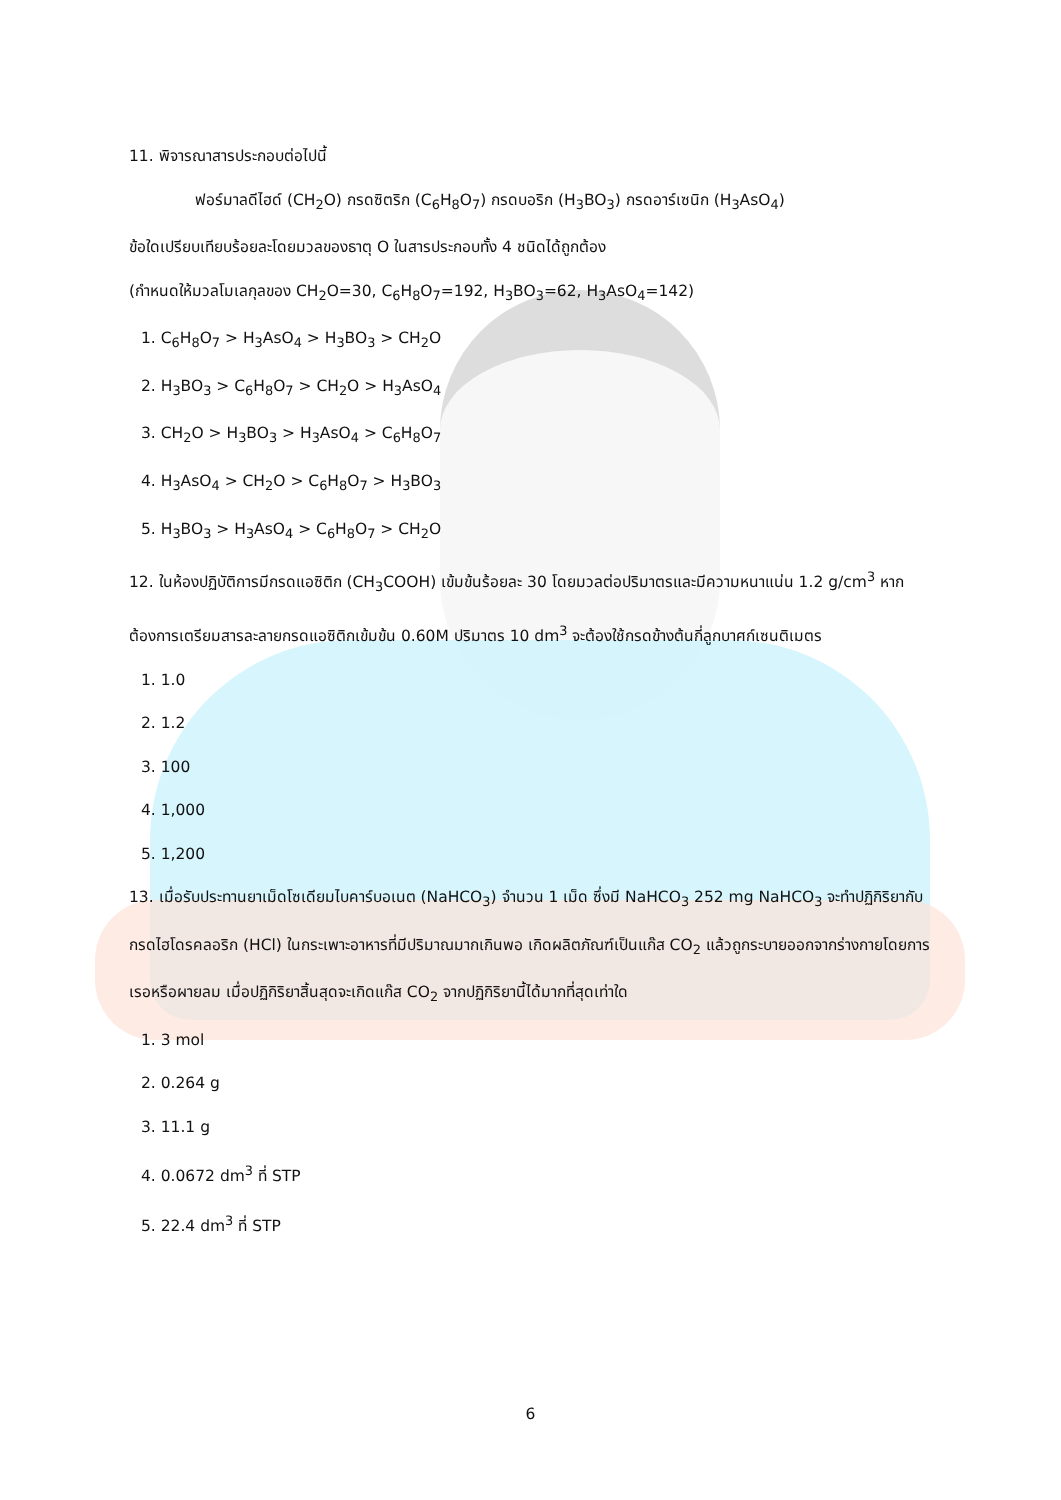11. พิจารณาสารประกอบต่อไปนี้
ฟอร์มาลดีไฮด์ (CH<sub>2</sub>O) กรดซิตริก (C<sub>6</sub>H<sub>8</sub>O<sub>7</sub>) กรดบอริก (H<sub>3</sub>BO<sub>3</sub>) กรดอาร์เซนิก (H<sub>3</sub>AsO<sub>4</sub>)
ข้อใดเปรียบเทียบร้อยละโดยมวลของธาตุ O ในสารประกอบทั้ง 4 ชนิดได้ถูกต้อง
(กำหนดให้มวลโมเลกุลของ CH<sub>2</sub>O=30, C<sub>6</sub>H<sub>8</sub>O<sub>7</sub>=192, H<sub>3</sub>BO<sub>3</sub>=62, H<sub>3</sub>AsO<sub>4</sub>=142)
1. C<sub>6</sub>H<sub>8</sub>O<sub>7</sub> > H<sub>3</sub>AsO<sub>4</sub> > H<sub>3</sub>BO<sub>3</sub> > CH<sub>2</sub>O
2. H<sub>3</sub>BO<sub>3</sub> > C<sub>6</sub>H<sub>8</sub>O<sub>7</sub> > CH<sub>2</sub>O > H<sub>3</sub>AsO<sub>4</sub>
3. CH<sub>2</sub>O > H<sub>3</sub>BO<sub>3</sub> > H<sub>3</sub>AsO<sub>4</sub> > C<sub>6</sub>H<sub>8</sub>O<sub>7</sub>
4. H<sub>3</sub>AsO<sub>4</sub> > CH<sub>2</sub>O > C<sub>6</sub>H<sub>8</sub>O<sub>7</sub> > H<sub>3</sub>BO<sub>3</sub>
5. H<sub>3</sub>BO<sub>3</sub> > H<sub>3</sub>AsO<sub>4</sub> > C<sub>6</sub>H<sub>8</sub>O<sub>7</sub> > CH<sub>2</sub>O
12. ในห้องปฏิบัติการมีกรดแอซิติก (CH<sub>3</sub>COOH) เข้มข้นร้อยละ 30 โดยมวลต่อปริมาตรและมีความหนาแน่น 1.2 g/cm<sup>3</sup> หากต้องการเตรียมสารละลายกรดแอซิติกเข้มข้น 0.60M ปริมาตร 10 dm<sup>3</sup> จะต้องใช้กรดข้างต้นกี่ลูกบาศก์เซนติเมตร
1. 1.0
2. 1.2
3. 100
4. 1,000
5. 1,200
13. เมื่อรับประทานยาเม็ดโซเดียมไบคาร์บอเนต (NaHCO<sub>3</sub>) จำนวน 1 เม็ด ซึ่งมี NaHCO<sub>3</sub> 252 mg NaHCO<sub>3</sub> จะทำปฏิกิริยากับกรดไฮโดรคลอริก (HCl) ในกระเพาะอาหารที่มีปริมาณมากเกินพอ เกิดผลิตภัณฑ์เป็นแก๊ส CO<sub>2</sub> แล้วถูกระบายออกจากร่างกายโดยการเรอหรือผายลม เมื่อปฏิกิริยาสิ้นสุดจะเกิดแก๊ส CO<sub>2</sub> จากปฏิกิริยานี้ได้มากที่สุดเท่าใด
1. 3 mol
2. 0.264 g
3. 11.1 g
4. 0.0672 dm<sup>3</sup> ที่ STP
5. 22.4 dm<sup>3</sup> ที่ STP
6